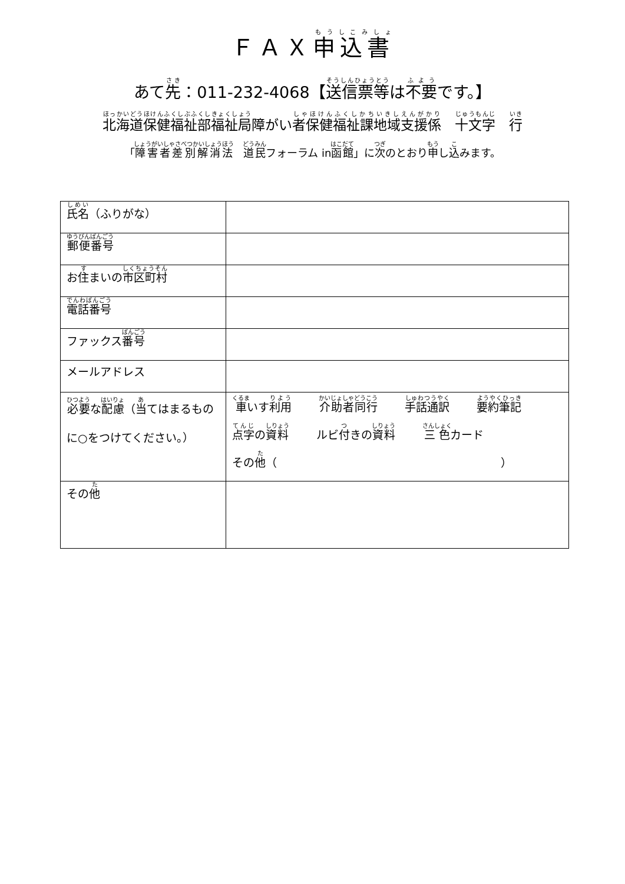ＦＡＸ申込書
あて先：011-232-4068【送信票等は不要です。】
北海道保健福祉部福祉局障がい者保健福祉課地域支援係　十文字　行
「障害者差別解消法　道民フォーラム in函館」に次のとおり申し込みます。
| 氏名 （ふりがな） | |
| 郵便番号 | |
| お 住 まいの 市区町村 | |
| 電話番号 | |
| ファックス 番号 | |
| メールアドレス | |
| 必要 な 配慮 （ 当 てはまるものに○をつけてください。） | 車 いす 利用 介助者同行 手話通訳 要約筆記 点字 の 資料 ルビ 付 きの 資料 三色 カード その 他 （ ） |
| その 他 | |